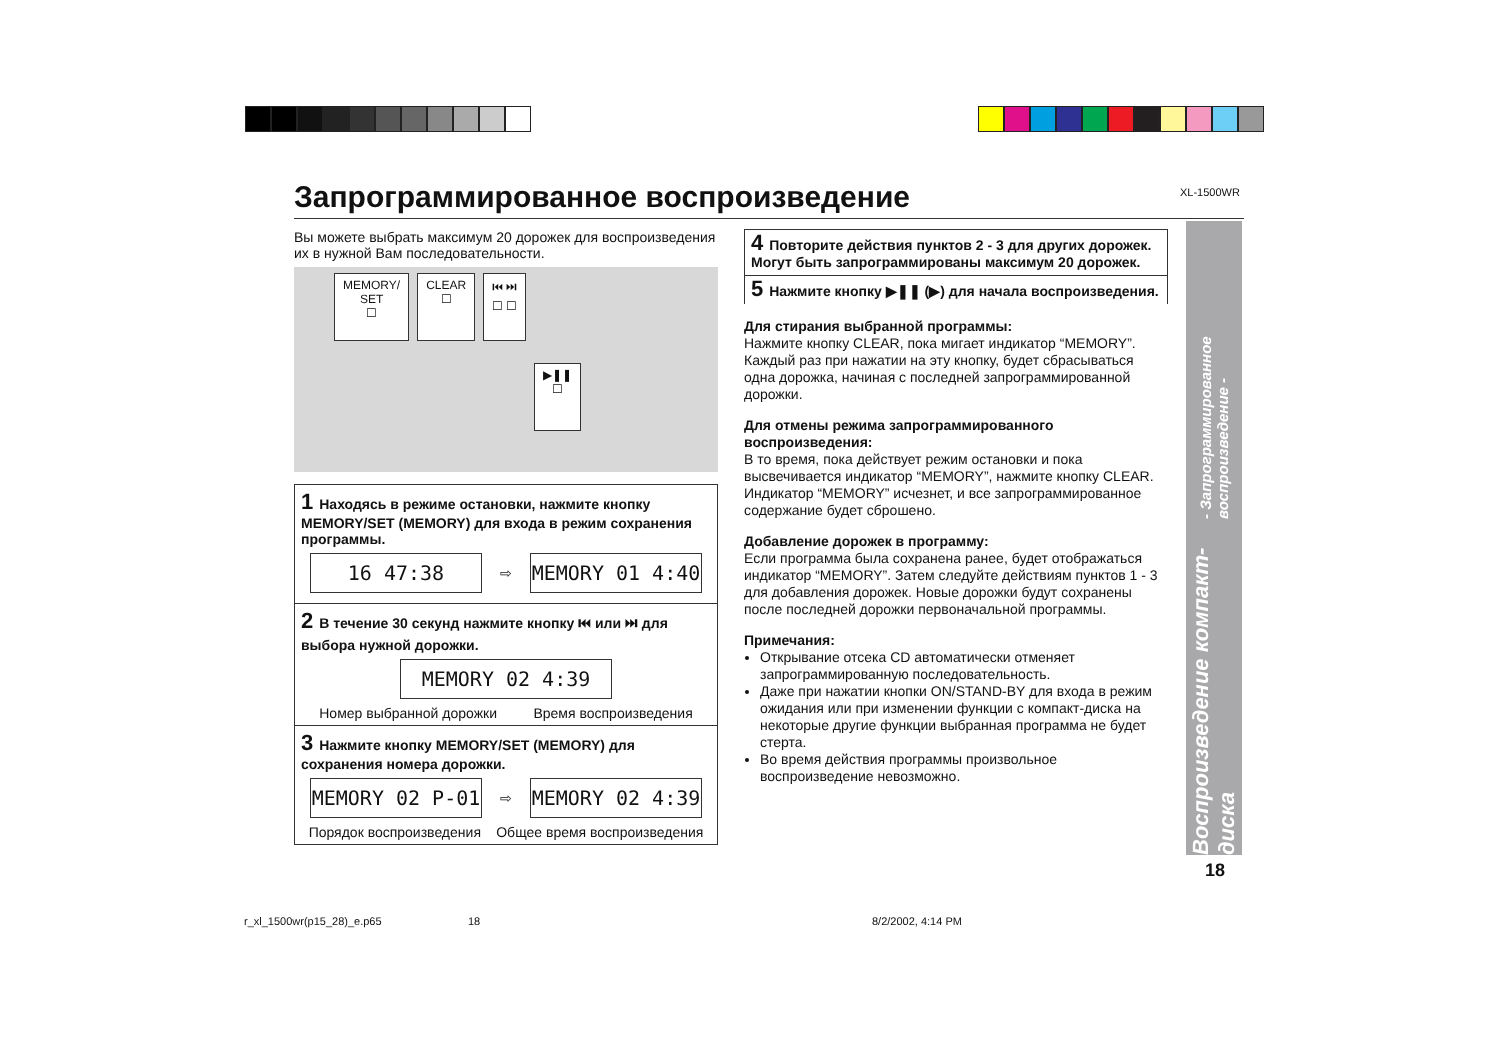XL-1500WR
Запрограммированное воспроизведение
Вы можете выбрать максимум 20 дорожек для воспроизведения их в нужной Вам последовательности.
MEMORY/
SET
☐
CLEAR
☐
⏮ ⏭
☐ ☐
▶❚❚
☐
1 Находясь в режиме остановки, нажмите кнопку MEMORY/SET (MEMORY) для входа в режим сохранения программы.
16 47:38
⇨
MEMORY 01 4:40
2 В течение 30 секунд нажмите кнопку ⏮ или ⏭ для выбора нужной дорожки.
MEMORY 02 4:39
Номер выбранной дорожки Время воспроизведения
3 Нажмите кнопку MEMORY/SET (MEMORY) для сохранения номера дорожки.
MEMORY 02 P-01
⇨
MEMORY 02 4:39
Порядок воспроизведения Общее время воспроизведения
4 Повторите действия пунктов 2 - 3 для других дорожек. Могут быть запрограммированы максимум 20 дорожек.
5 Нажмите кнопку ▶❚❚ (▶) для начала воспроизведения.
Для стирания выбранной программы:
Нажмите кнопку CLEAR, пока мигает индикатор “MEMORY”. Каждый раз при нажатии на эту кнопку, будет сбрасываться одна дорожка, начиная с последней запрограммированной дорожки.
Для отмены режима запрограммированного воспроизведения:
В то время, пока действует режим остановки и пока высвечивается индикатор “MEMORY”, нажмите кнопку CLEAR. Индикатор “MEMORY” исчезнет, и все запрограммированное содержание будет сброшено.
Добавление дорожек в программу:
Если программа была сохранена ранее, будет отображаться индикатор “MEMORY”. Затем следуйте действиям пунктов 1 - 3 для добавления дорожек. Новые дорожки будут сохранены после последней дорожки первоначальной программы.
Примечания:
Открывание отсека CD автоматически отменяет запрограммированную последовательность.
Даже при нажатии кнопки ON/STAND-BY для входа в режим ожидания или при изменении функции с компакт-диска на некоторые другие функции выбранная программа не будет стерта.
Во время действия программы произвольное воспроизведение невозможно.
Воспроизведение компакт-диска - Запрограммированное воспроизведение -
18
r_xl_1500wr(p15_28)_e.p65 18 8/2/2002, 4:14 PM